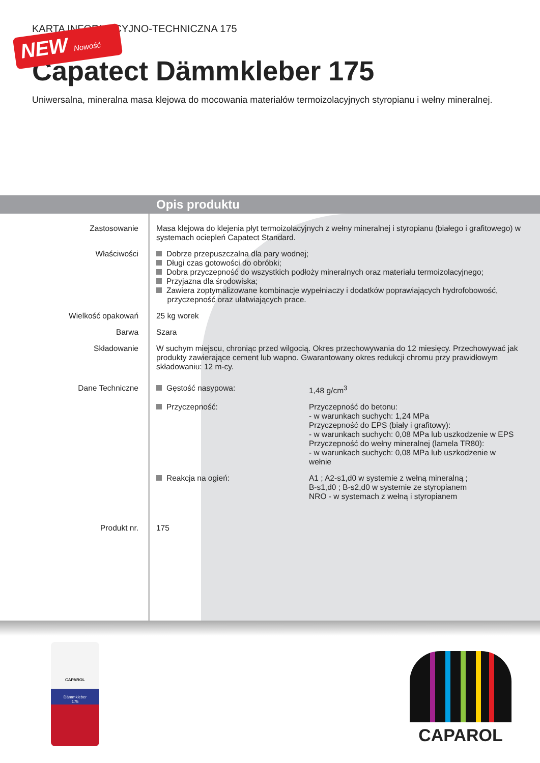KARTA INFORMACYJNO-TECHNICZNA 175
NEW Nowość
Capatect Dämmkleber 175
Uniwersalna, mineralna masa klejowa do mocowania materiałów termoizolacyjnych styropianu i wełny mineralnej.
Opis produktu
| Zastosowanie | Masa klejowa do klejenia płyt termoizolacyjnych z wełny mineralnej i styropianu (białego i grafitowego) w systemach ociepleń Capatect Standard. | |
| Właściwości | Dobrze przepuszczalna dla pary wodnej; Długi czas gotowości do obróbki; Dobra przyczepność do wszystkich podłoży mineralnych oraz materiału termoizolacyjnego; Przyjazna dla środowiska; Zawiera zoptymalizowane kombinacje wypełniaczy i dodatków poprawiających hydrofobowość, przyczepność oraz ułatwiających prace. | |
| Wielkość opakowań | 25 kg worek | |
| Barwa | Szara | |
| Składowanie | W suchym miejscu, chroniąc przed wilgocią. Okres przechowywania do 12 miesięcy. Przechowywać jak produkty zawierające cement lub wapno. Gwarantowany okres redukcji chromu przy prawidłowym składowaniu: 12 m-cy. | |
| Dane Techniczne | Gęstość nasypowa: | 1,48 g/cm<sup>3</sup> |
| | Przyczepność: | Przyczepność do betonu: - w warunkach suchych: 1,24 MPa Przyczepność do EPS (biały i grafitowy): - w warunkach suchych: 0,08 MPa lub uszkodzenie w EPS Przyczepność do wełny mineralnej (lamela TR80): - w warunkach suchych: 0,08 MPa lub uszkodzenie w wełnie |
| | Reakcja na ogień: | A1 ; A2-s1,d0 w systemie z wełną mineralną ; B-s1,d0 ; B-s2,d0 w systemie ze styropianem NRO - w systemach z wełną i styropianem |
| Produkt nr. | 175 | |
CAPAROL
Dämmkleber
175
CAPAROL